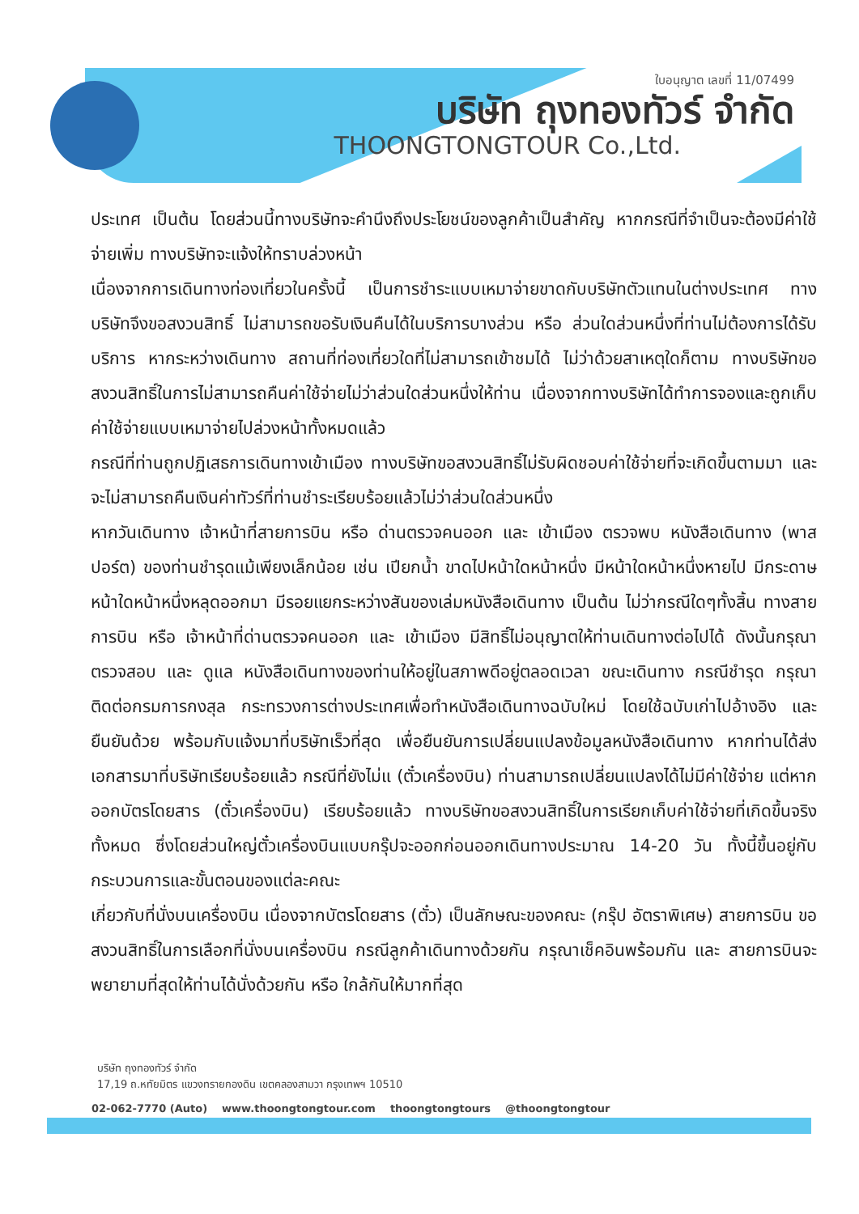ใบอนุญาต เลขที่ 11/07499
บริษัท ถุงทองทัวร์ จำกัด
THOONGTONGTOUR Co.,Ltd.
ประเทศ เป็นต้น โดยส่วนนี้ทางบริษัทจะคำนึงถึงประโยชน์ของลูกค้าเป็นสำคัญ หากกรณีที่จำเป็นจะต้องมีค่าใช้จ่ายเพิ่ม ทางบริษัทจะแจ้งให้ทราบล่วงหน้า
เนื่องจากการเดินทางท่องเที่ยวในครั้งนี้ เป็นการชำระแบบเหมาจ่ายขาดกับบริษัทตัวแทนในต่างประเทศ ทางบริษัทจึงขอสงวนสิทธิ์ ไม่สามารถขอรับเงินคืนได้ในบริการบางส่วน หรือ ส่วนใดส่วนหนึ่งที่ท่านไม่ต้องการได้รับบริการ หากระหว่างเดินทาง สถานที่ท่องเที่ยวใดที่ไม่สามารถเข้าชมได้ ไม่ว่าด้วยสาเหตุใดก็ตาม ทางบริษัทขอสงวนสิทธิ์ในการไม่สามารถคืนค่าใช้จ่ายไม่ว่าส่วนใดส่วนหนึ่งให้ท่าน เนื่องจากทางบริษัทได้ทำการจองและถูกเก็บค่าใช้จ่ายแบบเหมาจ่ายไปล่วงหน้าทั้งหมดแล้ว
กรณีที่ท่านถูกปฏิเสธการเดินทางเข้าเมือง ทางบริษัทขอสงวนสิทธิ์ไม่รับผิดชอบค่าใช้จ่ายที่จะเกิดขึ้นตามมา และ จะไม่สามารถคืนเงินค่าทัวร์ที่ท่านชำระเรียบร้อยแล้วไม่ว่าส่วนใดส่วนหนึ่ง
หากวันเดินทาง เจ้าหน้าที่สายการบิน หรือ ด่านตรวจคนออก และ เข้าเมือง ตรวจพบ หนังสือเดินทาง (พาสปอร์ต) ของท่านชำรุดแม้เพียงเล็กน้อย เช่น เปียกน้ำ ขาดไปหน้าใดหน้าหนึ่ง มีหน้าใดหน้าหนึ่งหายไป มีกระดาษหน้าใดหน้าหนึ่งหลุดออกมา มีรอยแยกระหว่างสันของเล่มหนังสือเดินทาง เป็นต้น ไม่ว่ากรณีใดๆทั้งสิ้น ทางสายการบิน หรือ เจ้าหน้าที่ด่านตรวจคนออก และ เข้าเมือง มีสิทธิ์ไม่อนุญาตให้ท่านเดินทางต่อไปได้ ดังนั้นกรุณาตรวจสอบ และ ดูแล หนังสือเดินทางของท่านให้อยู่ในสภาพดีอยู่ตลอดเวลา ขณะเดินทาง กรณีชำรุด กรุณาติดต่อกรมการกงสุล กระทรวงการต่างประเทศเพื่อทำหนังสือเดินทางฉบับใหม่ โดยใช้ฉบับเก่าไปอ้างอิง และ ยืนยันด้วย พร้อมกับแจ้งมาที่บริษัทเร็วที่สุด เพื่อยืนยันการเปลี่ยนแปลงข้อมูลหนังสือเดินทาง หากท่านได้ส่งเอกสารมาที่บริษัทเรียบร้อยแล้ว กรณีที่ยังไม่แ (ตั๋วเครื่องบิน) ท่านสามารถเปลี่ยนแปลงได้ไม่มีค่าใช้จ่าย แต่หากออกบัตรโดยสาร (ตั๋วเครื่องบิน) เรียบร้อยแล้ว ทางบริษัทขอสงวนสิทธิ์ในการเรียกเก็บค่าใช้จ่ายที่เกิดขึ้นจริงทั้งหมด ซึ่งโดยส่วนใหญ่ตั๋วเครื่องบินแบบกรุ๊ปจะออกก่อนออกเดินทางประมาณ 14-20 วัน ทั้งนี้ขึ้นอยู่กับกระบวนการและขั้นตอนของแต่ละคณะ
เกี่ยวกับที่นั่งบนเครื่องบิน เนื่องจากบัตรโดยสาร (ตั๋ว) เป็นลักษณะของคณะ (กรุ๊ป อัตราพิเศษ) สายการบิน ขอสงวนสิทธิ์ในการเลือกที่นั่งบนเครื่องบิน กรณีลูกค้าเดินทางด้วยกัน กรุณาเช็คอินพร้อมกัน และ สายการบินจะพยายามที่สุดให้ท่านได้นั่งด้วยกัน หรือ ใกล้กันให้มากที่สุด
บริษัท ถุงทองทัวร์ จำกัด
17,19 ถ.หทัยมิตร แขวงทรายกองดิน เขตคลองสามวา กรุงเทพฯ 10510
02-062-7770 (Auto) www.thoongtongtour.com thoongtongtours @thoongtongtour